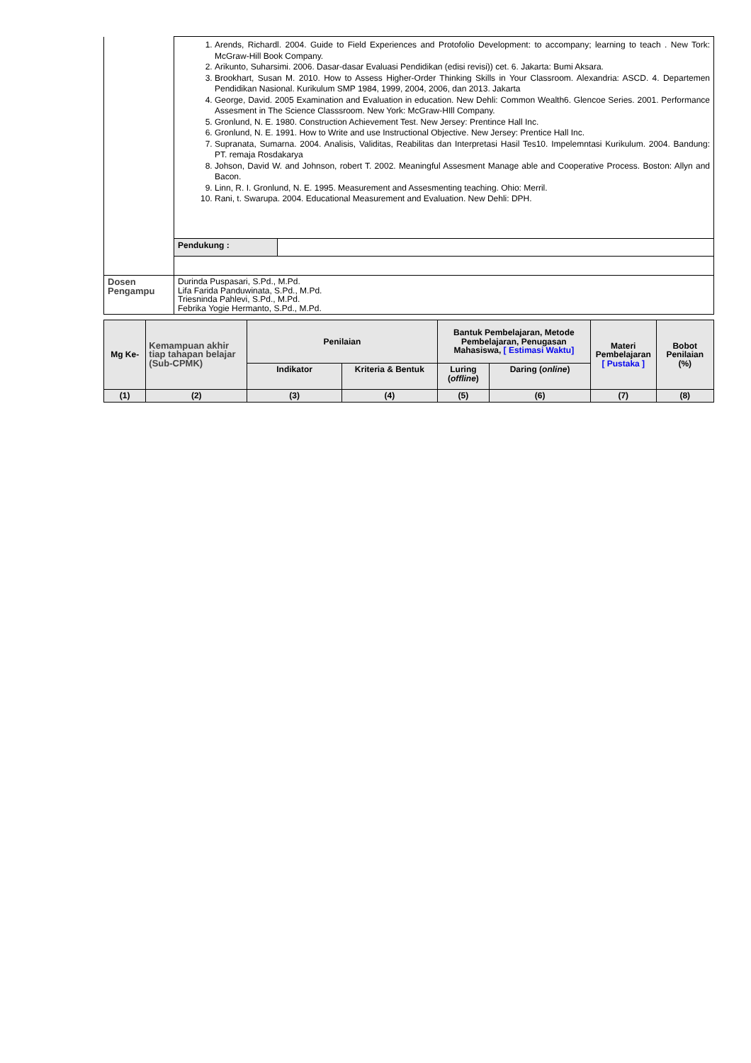| | 1. Arends, Richardl. 2004. Guide to Field Experiences and Protofolio Development: to accompany; learning to teach . New Tork: McGraw-Hill Book Company. 2. Arikunto, Suharsimi. 2006. Dasar-dasar Evaluasi Pendidikan (edisi revisi)) cet. 6. Jakarta: Bumi Aksara. 3. Brookhart, Susan M. 2010. How to Assess Higher-Order Thinking Skills in Your Classroom. Alexandria: ASCD. 4. Departemen Pendidikan Nasional. Kurikulum SMP 1984, 1999, 2004, 2006, dan 2013. Jakarta 4. George, David. 2005 Examination and Evaluation in education. New Dehli: Common Wealth6. Glencoe Series. 2001. Performance Assesment in The Science Classsroom. New York: McGraw-HIll Company. 5. Gronlund, N. E. 1980. Construction Achievement Test. New Jersey: Prentince Hall Inc. 6. Gronlund, N. E. 1991. How to Write and use Instructional Objective. New Jersey: Prentice Hall Inc. 7. Supranata, Sumarna. 2004. Analisis, Validitas, Reabilitas dan Interpretasi Hasil Tes10. Impelemntasi Kurikulum. 2004. Bandung: PT. remaja Rosdakarya 8. Johson, David W. and Johnson, robert T. 2002. Meaningful Assesment Manage able and Cooperative Process. Boston: Allyn and Bacon. 9. Linn, R. I. Gronlund, N. E. 1995. Measurement and Assesmenting teaching. Ohio: Merril. 10. Rani, t. Swarupa. 2004. Educational Measurement and Evaluation. New Dehli: DPH. | |
| | Pendukung : | |
| Dosen Pengampu | Durinda Puspasari, S.Pd., M.Pd. Lifa Farida Panduwinata, S.Pd., M.Pd. Triesninda Pahlevi, S.Pd., M.Pd. Febrika Yogie Hermanto, S.Pd., M.Pd. | |
| Mg Ke- | Kemampuan akhir tiap tahapan belajar (Sub-CPMK) | Penilaian | | Bantuk Pembelajaran, Metode Pembelajaran, Penugasan Mahasiswa, [ Estimasi Waktu] | | Materi Pembelajaran [ Pustaka ] | Bobot Penilaian (%) |
| --- | --- | --- | --- | --- | --- | --- | --- |
| | | Indikator | Kriteria & Bentuk | Luring ( offline ) | Daring ( online ) | | |
| (1) | (2) | (3) | (4) | (5) | (6) | (7) | (8) |